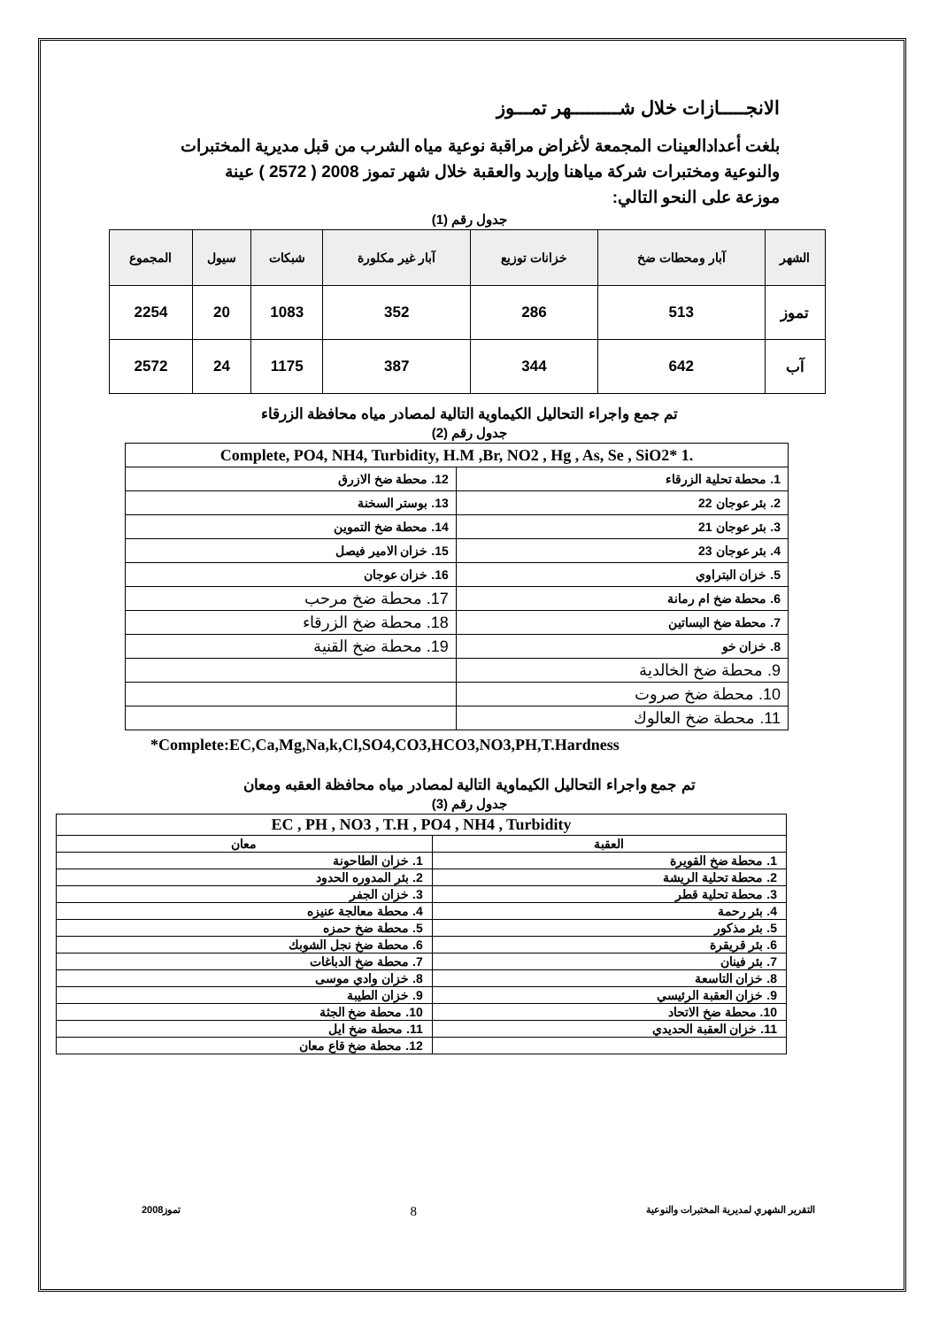الانجـــــازات خلال شـــــــــهر تمـــوز
بلغت أعدادالعينات المجمعة لأغراض مراقبة نوعية مياه الشرب من قبل مديرية المختبرات والنوعية ومختبرات شركة مياهنا وإربد والعقبة خلال شهر تموز 2008 ( 2572 ) عينة موزعة على النحو التالي:
جدول رقم (1)
| الشهر | آبار ومحطات ضخ | خزانات توزيع | آبار غير مكلورة | شبكات | سيول | المجموع |
| --- | --- | --- | --- | --- | --- | --- |
| تموز | 513 | 286 | 352 | 1083 | 20 | 2254 |
| آب | 642 | 344 | 387 | 1175 | 24 | 2572 |
تم جمع واجراء التحاليل الكيماوية التالية لمصادر مياه محافظة الزرقاء
جدول رقم (2)
| .1 *Complete, PO4, NH4, Turbidity, H.M ,Br, NO2 , Hg , As, Se , SiO2 | |
| 1. محطة تحلية الزرقاء | 12. محطة ضخ الازرق |
| 2. بئر عوجان 22 | 13. بوستر السخنة |
| 3. بئر عوجان 21 | 14. محطة ضخ التموين |
| 4. بئر عوجان 23 | 15. خزان الامير فيصل |
| 5. خزان البتراوي | 16. خزان عوجان |
| 6. محطة ضخ ام رمانة | 17. محطة ضخ مرحب |
| 7. محطة ضخ البساتين | 18. محطة ضخ الزرقاء |
| 8. خزان خو | 19. محطة ضخ القنية |
| 9. محطة ضخ الخالدية | |
| 10. محطة ضخ صروت | |
| 11. محطة ضخ العالوك | |
*Complete:EC,Ca,Mg,Na,k,Cl,SO4,CO3,HCO3,NO3,PH,T.Hardness
تم جمع واجراء التحاليل الكيماوية التالية لمصادر مياه محافظة العقبه ومعان
جدول رقم (3)
| EC , PH , NO3 , T.H , PO4 , NH4 , Turbidity | |
| العقبة | معان |
| 1. محطة ضخ القويرة | 1. خزان الطاحونة |
| 2. محطة تحلية الريشة | 2. بئر المدوره الحدود |
| 3. محطة تحلية قطر | 3. خزان الجفر |
| 4. بئر رحمة | 4. محطة معالجة عنيزه |
| 5. بئر مذكور | 5. محطة ضخ حمزه |
| 6. بئر قريقرة | 6. محطة ضخ نجل الشوبك |
| 7. بئر فينان | 7. محطة ضخ الدباغات |
| 8. خزان التاسعة | 8. خزان وادي موسى |
| 9. خزان العقبة الرئيسي | 9. خزان الطيبة |
| 10. محطة ضخ الاتحاد | 10. محطة ضخ الجثة |
| 11. خزان العقبة الحديدي | 11. محطة ضخ ايل |
| | 12. محطة ضخ قاع معان |
التقرير الشهري لمديرية المختبرات والنوعية 8 تموز2008